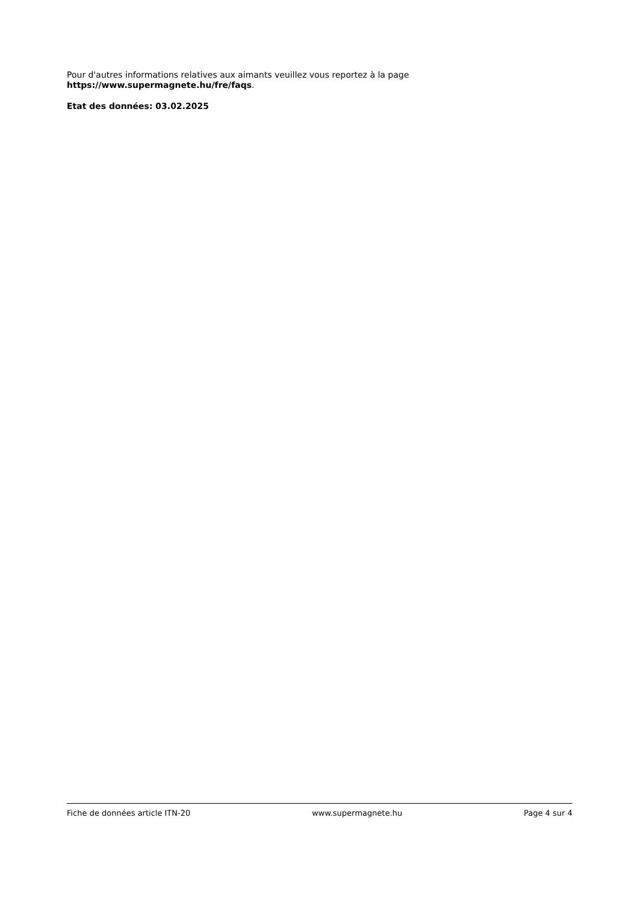Pour d'autres informations relatives aux aimants veuillez vous reportez à la page
https://www.supermagnete.hu/fre/faqs.
Etat des données: 03.02.2025
Fiche de données article ITN-20 www.supermagnete.hu Page 4 sur 4